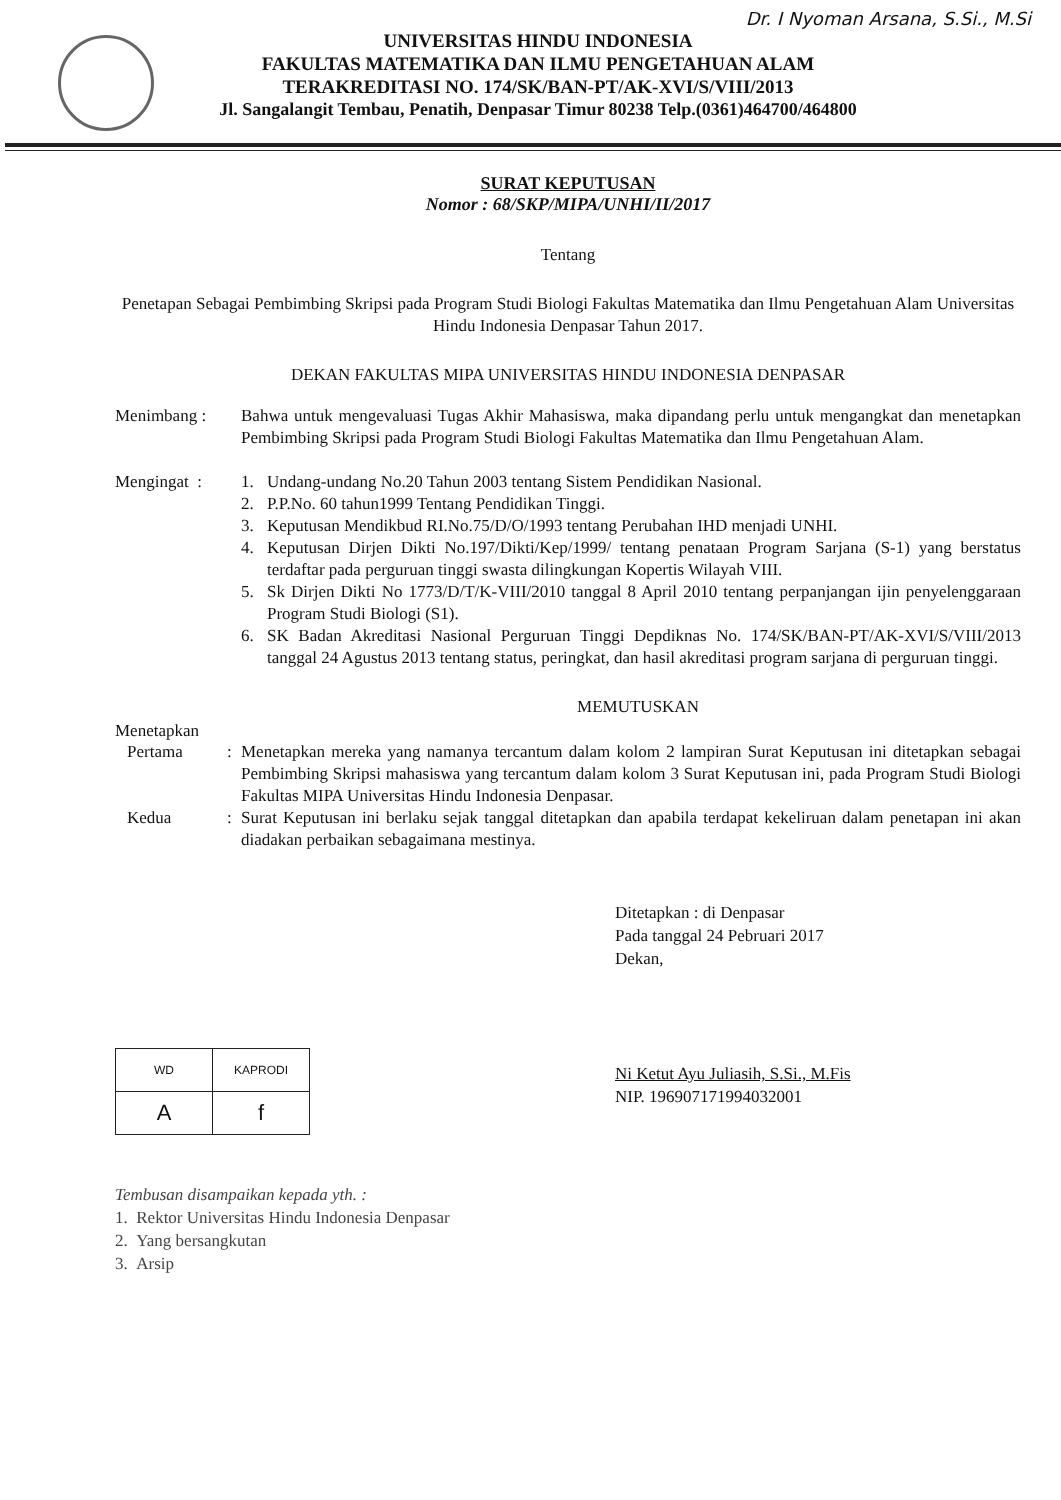Dr. I Nyoman Arsana, S.Si., M.Si
UNIVERSITAS HINDU INDONESIA
FAKULTAS MATEMATIKA DAN ILMU PENGETAHUAN ALAM
TERAKREDITASI NO. 174/SK/BAN-PT/AK-XVI/S/VIII/2013
Jl. Sangalangit Tembau, Penatih, Denpasar Timur 80238 Telp.(0361)464700/464800
SURAT KEPUTUSAN
Nomor : 68/SKP/MIPA/UNHI/II/2017
Tentang
Penetapan Sebagai Pembimbing Skripsi pada Program Studi Biologi Fakultas Matematika dan Ilmu Pengetahuan Alam Universitas Hindu Indonesia Denpasar Tahun 2017.
DEKAN FAKULTAS MIPA UNIVERSITAS HINDU INDONESIA DENPASAR
| Menimbang : | Bahwa untuk mengevaluasi Tugas Akhir Mahasiswa, maka dipandang perlu untuk mengangkat dan menetapkan Pembimbing Skripsi pada Program Studi Biologi Fakultas Matematika dan Ilmu Pengetahuan Alam. | |
| Mengingat : | 1. | Undang-undang No.20 Tahun 2003 tentang Sistem Pendidikan Nasional. |
| | 2. | P.P.No. 60 tahun1999 Tentang Pendidikan Tinggi. |
| | 3. | Keputusan Mendikbud RI.No.75/D/O/1993 tentang Perubahan IHD menjadi UNHI. |
| | 4. | Keputusan Dirjen Dikti No.197/Dikti/Kep/1999/ tentang penataan Program Sarjana (S-1) yang berstatus terdaftar pada perguruan tinggi swasta dilingkungan Kopertis Wilayah VIII. |
| | 5. | Sk Dirjen Dikti No 1773/D/T/K-VIII/2010 tanggal 8 April 2010 tentang perpanjangan ijin penyelenggaraan Program Studi Biologi (S1). |
| | 6. | SK Badan Akreditasi Nasional Perguruan Tinggi Depdiknas No. 174/SK/BAN-PT/AK-XVI/S/VIII/2013 tanggal 24 Agustus 2013 tentang status, peringkat, dan hasil akreditasi program sarjana di perguruan tinggi. |
MEMUTUSKAN
Menetapkan
| Pertama | : | Menetapkan mereka yang namanya tercantum dalam kolom 2 lampiran Surat Keputusan ini ditetapkan sebagai Pembimbing Skripsi mahasiswa yang tercantum dalam kolom 3 Surat Keputusan ini, pada Program Studi Biologi Fakultas MIPA Universitas Hindu Indonesia Denpasar. |
| Kedua | : | Surat Keputusan ini berlaku sejak tanggal ditetapkan dan apabila terdapat kekeliruan dalam penetapan ini akan diadakan perbaikan sebagaimana mestinya. |
Ditetapkan : di Denpasar
Pada tanggal 24 Pebruari 2017
Dekan,
Ni Ketut Ayu Juliasih, S.Si., M.Fis
NIP. 196907171994032001
| WD | KAPRODI |
| A | f |
Tembusan disampaikan kepada yth. :
1. Rektor Universitas Hindu Indonesia Denpasar
2. Yang bersangkutan
3. Arsip